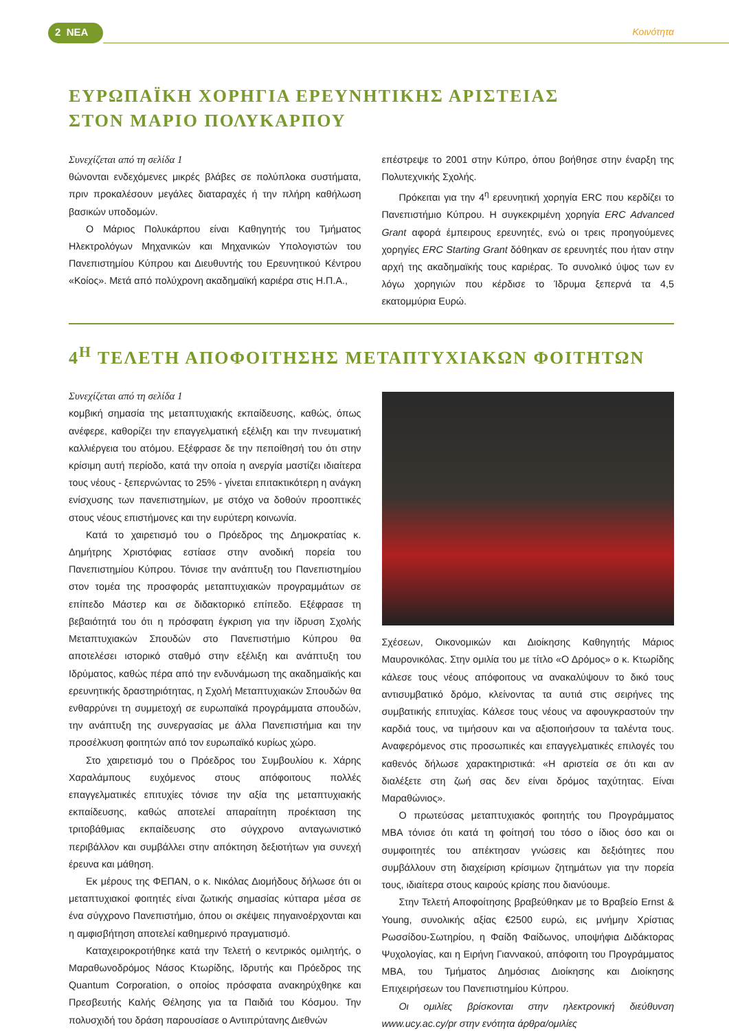2 ΝΕΑ Κοινότητα
ΕΥΡΩΠΑΪΚΗ ΧΟΡΗΓΙΑ ΕΡΕΥΝΗΤΙΚΗΣ ΑΡΙΣΤΕΙΑΣ
ΣΤΟΝ ΜΑΡΙΟ ΠΟΛΥΚΑΡΠΟΥ
Συνεχίζεται από τη σελίδα 1
θώνονται ενδεχόμενες μικρές βλάβες σε πολύπλοκα συστήματα, πριν προκαλέσουν μεγάλες διαταραχές ή την πλήρη καθήλωση βασικών υποδομών.
Ο Μάριος Πολυκάρπου είναι Καθηγητής του Τμήματος Ηλεκτρολόγων Μηχανικών και Μηχανικών Υπολογιστών του Πανεπιστημίου Κύπρου και Διευθυντής του Ερευνητικού Κέντρου «Κοίος». Μετά από πολύχρονη ακαδημαϊκή καριέρα στις Η.Π.Α.,
επέστρεψε το 2001 στην Κύπρο, όπου βοήθησε στην έναρξη της Πολυτεχνικής Σχολής.
Πρόκειται για την 4<sup>η</sup> ερευνητική χορηγία ERC που κερδίζει το Πανεπιστήμιο Κύπρου. Η συγκεκριμένη χορηγία ERC Advanced Grant αφορά έμπειρους ερευνητές, ενώ οι τρεις προηγούμενες χορηγίες ERC Starting Grant δόθηκαν σε ερευνητές που ήταν στην αρχή της ακαδημαϊκής τους καριέρας. Το συνολικό ύψος των εν λόγω χορηγιών που κέρδισε το Ίδρυμα ξεπερνά τα 4,5 εκατομμύρια Ευρώ.
4<sup>Η</sup> ΤΕΛΕΤΗ ΑΠΟΦΟΙΤΗΣΗΣ ΜΕΤΑΠΤΥΧΙΑΚΩΝ ΦΟΙΤΗΤΩΝ
Συνεχίζεται από τη σελίδα 1
κομβική σημασία της μεταπτυχιακής εκπαίδευσης, καθώς, όπως ανέφερε, καθορίζει την επαγγελματική εξέλιξη και την πνευματική καλλιέργεια του ατόμου. Εξέφρασε δε την πεποίθησή του ότι στην κρίσιμη αυτή περίοδο, κατά την οποία η ανεργία μαστίζει ιδιαίτερα τους νέους - ξεπερνώντας το 25% - γίνεται επιτακτικότερη η ανάγκη ενίσχυσης των πανεπιστημίων, με στόχο να δοθούν προοπτικές στους νέους επιστήμονες και την ευρύτερη κοινωνία.
Κατά το χαιρετισμό του ο Πρόεδρος της Δημοκρατίας κ. Δημήτρης Χριστόφιας εστίασε στην ανοδική πορεία του Πανεπιστημίου Κύπρου. Τόνισε την ανάπτυξη του Πανεπιστημίου στον τομέα της προσφοράς μεταπτυχιακών προγραμμάτων σε επίπεδο Μάστερ και σε διδακτορικό επίπεδο. Εξέφρασε τη βεβαιότητά του ότι η πρόσφατη έγκριση για την ίδρυση Σχολής Μεταπτυχιακών Σπουδών στο Πανεπιστήμιο Κύπρου θα αποτελέσει ιστορικό σταθμό στην εξέλιξη και ανάπτυξη του Ιδρύματος, καθώς πέρα από την ενδυνάμωση της ακαδημαϊκής και ερευνητικής δραστηριότητας, η Σχολή Μεταπτυχιακών Σπουδών θα ενθαρρύνει τη συμμετοχή σε ευρωπαϊκά προγράμματα σπουδών, την ανάπτυξη της συνεργασίας με άλλα Πανεπιστήμια και την προσέλκυση φοιτητών από τον ευρωπαϊκό κυρίως χώρο.
Στο χαιρετισμό του ο Πρόεδρος του Συμβουλίου κ. Χάρης Χαραλάμπους ευχόμενος στους απόφοιτους πολλές επαγγελματικές επιτυχίες τόνισε την αξία της μεταπτυχιακής εκπαίδευσης, καθώς αποτελεί απαραίτητη προέκταση της τριτοβάθμιας εκπαίδευσης στο σύγχρονο ανταγωνιστικό περιβάλλον και συμβάλλει στην απόκτηση δεξιοτήτων για συνεχή έρευνα και μάθηση.
Εκ μέρους της ΦΕΠΑΝ, ο κ. Νικόλας Διομήδους δήλωσε ότι οι μεταπτυχιακοί φοιτητές είναι ζωτικής σημασίας κύτταρα μέσα σε ένα σύγχρονο Πανεπιστήμιο, όπου οι σκέψεις πηγαινοέρχονται και η αμφισβήτηση αποτελεί καθημερινό πραγματισμό.
Καταχειροκροτήθηκε κατά την Τελετή ο κεντρικός ομιλητής, ο Μαραθωνοδρόμος Νάσος Κτωρίδης, Ιδρυτής και Πρόεδρος της Quantum Corporation, ο οποίος πρόσφατα ανακηρύχθηκε και Πρεσβευτής Καλής Θέλησης για τα Παιδιά του Κόσμου. Την πολυσχιδή του δράση παρουσίασε ο Αντιπρύτανης Διεθνών
Σχέσεων, Οικονομικών και Διοίκησης Καθηγητής Μάριος Μαυρονικόλας. Στην ομιλία του με τίτλο «Ο Δρόμος» ο κ. Κτωρίδης κάλεσε τους νέους απόφοιτους να ανακαλύψουν το δικό τους αντισυμβατικό δρόμο, κλείνοντας τα αυτιά στις σειρήνες της συμβατικής επιτυχίας. Κάλεσε τους νέους να αφουγκραστούν την καρδιά τους, να τιμήσουν και να αξιοποιήσουν τα ταλέντα τους. Αναφερόμενος στις προσωπικές και επαγγελματικές επιλογές του καθενός δήλωσε χαρακτηριστικά: «Η αριστεία σε ότι και αν διαλέξετε στη ζωή σας δεν είναι δρόμος ταχύτητας. Είναι Μαραθώνιος».
Ο πρωτεύσας μεταπτυχιακός φοιτητής του Προγράμματος MBA τόνισε ότι κατά τη φοίτησή του τόσο ο ίδιος όσο και οι συμφοιτητές του απέκτησαν γνώσεις και δεξιότητες που συμβάλλουν στη διαχείριση κρίσιμων ζητημάτων για την πορεία τους, ιδιαίτερα στους καιρούς κρίσης που διανύουμε.
Στην Τελετή Αποφοίτησης βραβεύθηκαν με το Βραβείο Ernst & Young, συνολικής αξίας €2500 ευρώ, εις μνήμην Χρίστιας Ρωσσίδου-Σωτηρίου, η Φαίδη Φαίδωνος, υποψήφια Διδάκτορας Ψυχολογίας, και η Ειρήνη Γιαννακού, απόφοιτη του Προγράμματος MBA, του Τμήματος Δημόσιας Διοίκησης και Διοίκησης Επιχειρήσεων του Πανεπιστημίου Κύπρου.
Οι ομιλίες βρίσκονται στην ηλεκτρονική διεύθυνση www.ucy.ac.cy/pr στην ενότητα άρθρα/ομιλίες